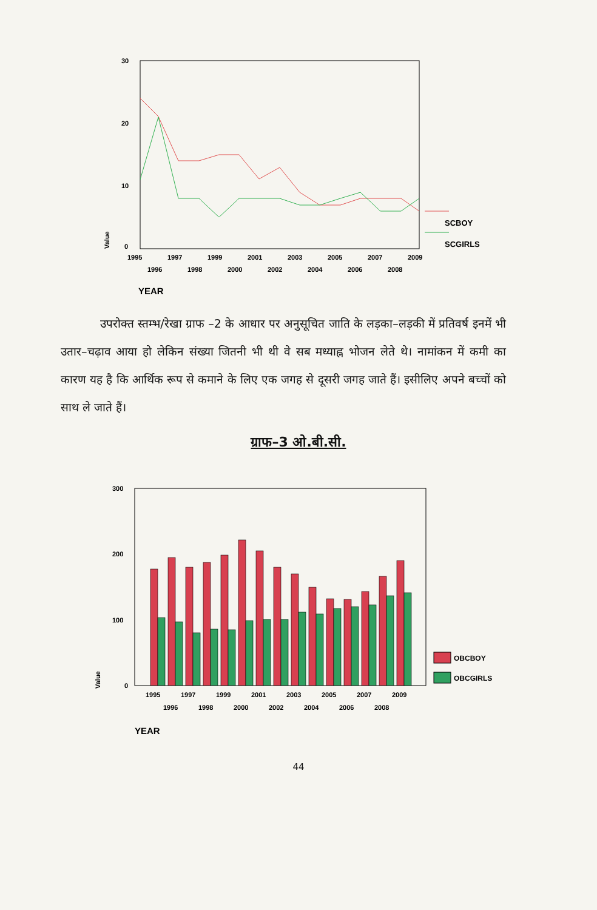30
20
10
0
Value
SCBOY
SCGIRLS
1995
1997
1999
2001
2003
2005
2007
2009
1996
1998
2000
2002
2004
2006
2008
YEAR
उपरोक्त स्तम्भ/रेखा ग्राफ –2 के आधार पर अनुसूचित जाति के लड़का–लड़की में प्रतिवर्ष इनमें भी उतार–चढ़ाव आया हो लेकिन संख्या जितनी भी थी वे सब मध्याह्न भोजन लेते थे। नामांकन में कमी का कारण यह है कि आर्थिक रूप से कमाने के लिए एक जगह से दूसरी जगह जाते हैं। इसीलिए अपने बच्चों को साथ ले जाते हैं।
ग्राफ–3 ओ.बी.सी.
300
200
100
0
Value
OBCBOY
OBCGIRLS
1995
1997
1999
2001
2003
2005
2007
2009
1996
1998
2000
2002
2004
2006
2008
YEAR
44